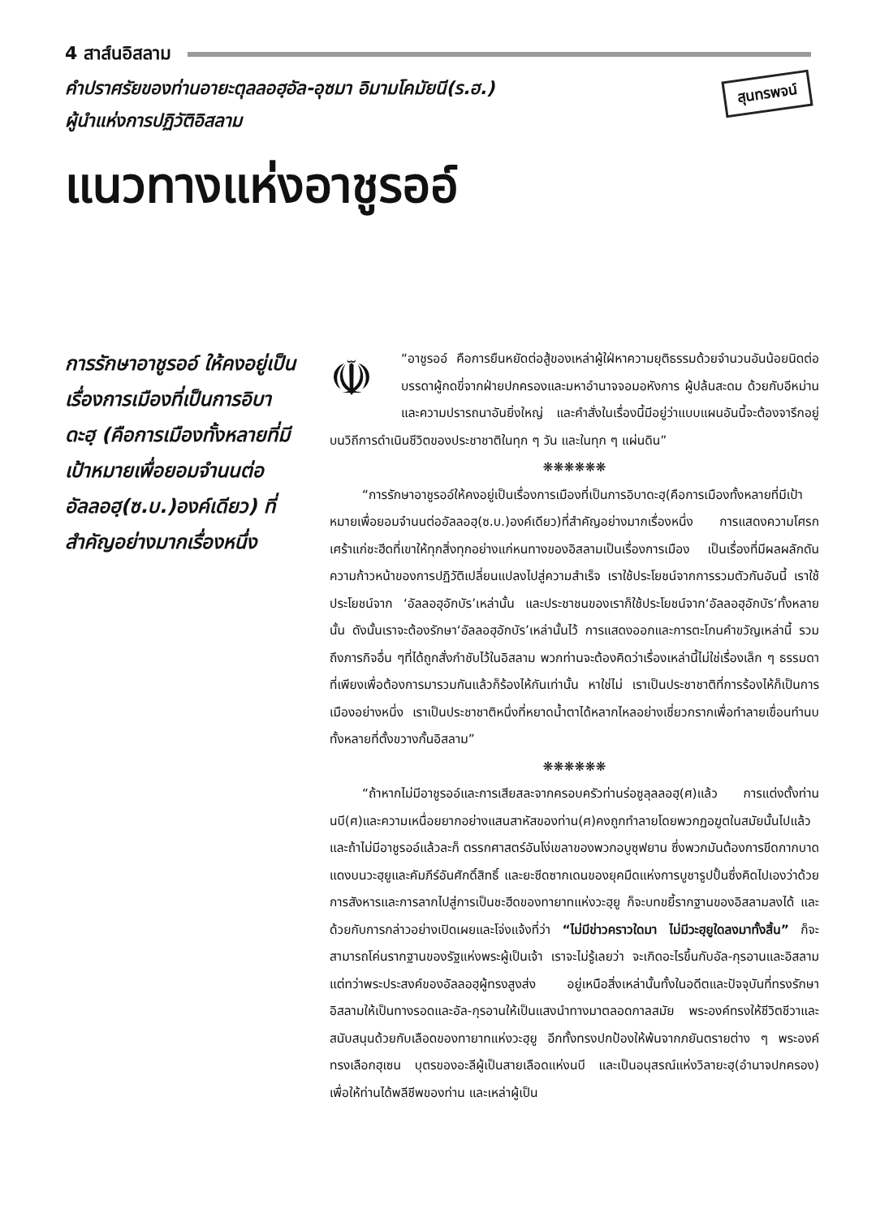4 สาส์นอิสลาม
สุนทรพจน์
คำปราศรัยของท่านอายะตุลลอฮฺอัล-อุซมา อิมามโคมัยนี(ร.ฮ.)
ผู้นำแห่งการปฏิวัติอิสลาม
แนวทางแห่งอาชูรออ์
การรักษาอาชูรออ์ ให้คงอยู่เป็นเรื่องการเมืองที่เป็นการอิบาดะฮฺ (คือการเมืองทั้งหลายที่มีเป้าหมายเพื่อยอมจำนนต่ออัลลอฮฺ(ซ.บ.)องค์เดียว) ที่สำคัญอย่างมากเรื่องหนึ่ง
☫
“อาชูรออ์ คือการยืนหยัดต่อสู้ของเหล่าผู้ใฝ่หาความยุติธรรมด้วยจำนวนอันน้อยนิดต่อบรรดาผู้กดขี่จากฝ่ายปกครองและมหาอำนาจจอมอหังการ ผู้ปล้นสะดม ด้วยกับอีหม่านและความปรารถนาอันยิ่งใหญ่ และคำสั่งในเรื่องนี้มีอยู่ว่าแบบแผนอันนี้จะต้องจารึกอยู่บนวิถีการดำเนินชีวิตของประชาชาติในทุก ๆ วัน และในทุก ๆ แผ่นดิน”
❋❋❋❋❋❋
“การรักษาอาชูรออ์ให้คงอยู่เป็นเรื่องการเมืองที่เป็นการอิบาดะฮฺ(คือการเมืองทั้งหลายที่มีเป้าหมายเพื่อยอมจำนนต่ออัลลอฮฺ(ซ.บ.)องค์เดียว)ที่สำคัญอย่างมากเรื่องหนึ่ง การแสดงความโศรกเศร้าแก่ชะฮีดที่เขาให้ทุกสิ่งทุกอย่างแก่หนทางของอิสลามเป็นเรื่องการเมือง เป็นเรื่องที่มีผลผลักดันความก้าวหน้าของการปฏิวัติเปลี่ยนแปลงไปสู่ความสำเร็จ เราใช้ประโยชน์จากการรวมตัวกันอันนี้ เราใช้ประโยชน์จาก ‘อัลลอฮุอักบัร’เหล่านั้น และประชาชนของเราก็ใช้ประโยชน์จาก‘อัลลอฮุอักบัร’ทั้งหลายนั้น ดังนั้นเราจะต้องรักษา‘อัลลอฮุอักบัร’เหล่านั้นไว้ การแสดงออกและการตะโกนคำขวัญเหล่านี้ รวมถึงภารกิจอื่น ๆที่ได้ถูกสั่งกำชับไว้ในอิสลาม พวกท่านจะต้องคิดว่าเรื่องเหล่านี้ไม่ใช่เรื่องเล็ก ๆ ธรรมดาที่เพียงเพื่อต้องการมารวมกันแล้วก็ร้องไห้กันเท่านั้น หาใช่ไม่ เราเป็นประชาชาติที่การร้องไห้ก็เป็นการเมืองอย่างหนึ่ง เราเป็นประชาชาติหนึ่งที่หยาดน้ำตาได้หลากไหลอย่างเชี่ยวกรากเพื่อทำลายเขื่อนทำนบทั้งหลายที่ตั้งขวางกั้นอิสลาม”
❋❋❋❋❋❋
“ถ้าหากไม่มีอาชูรออ์และการเสียสละจากครอบครัวท่านร่อซูลุลลอฮฺ(ศ)แล้ว การแต่งตั้งท่านนบี(ศ)และความเหนื่อยยากอย่างแสนสาหัสของท่าน(ศ)คงถูกทำลายโดยพวกฏอฆูตในสมัยนั้นไปแล้ว และถ้าไม่มีอาชูรออ์แล้วละก็ ตรรกศาสตร์อันโง่เขลาของพวกอบูซุฟยาน ซึ่งพวกมันต้องการขีดกากบาดแดงบนวะฮฺยูและคัมภีร์อันศักดิ์สิทธิ์ และยะซีดซากเดนของยุคมืดแห่งการบูชารูปปั้นซึ่งคิดไปเองว่าด้วยการสังหารและการลากไปสู่การเป็นชะฮีดของทายาทแห่งวะฮฺยู ก็จะบทขยี้รากฐานของอิสลามลงได้ และด้วยกับการกล่าวอย่างเปิดเผยและโจ่งแจ้งที่ว่า “ไม่มีข่าวคราวใดมา ไม่มีวะฮฺยูใดลงมาทั้งสิ้น” ก็จะสามารถโค่นรากฐานของรัฐแห่งพระผู้เป็นเจ้า เราจะไม่รู้เลยว่า จะเกิดอะไรขึ้นกับอัล-กุรอานและอิสลาม แต่ทว่าพระประสงค์ของอัลลอฮฺผู้ทรงสูงส่ง อยู่เหนือสิ่งเหล่านั้นทั้งในอดีตและปัจจุบันที่ทรงรักษาอิสลามให้เป็นทางรอดและอัล-กุรอานให้เป็นแสงนำทางมาตลอดกาลสมัย พระองค์ทรงให้ชีวิตชีวาและสนับสนุนด้วยกับเลือดของทายาทแห่งวะฮฺยู อีกทั้งทรงปกป้องให้พ้นจากภยันตรายต่าง ๆ พระองค์ทรงเลือกฮุเซน บุตรของอะลีผู้เป็นสายเลือดแห่งนบี และเป็นอนุสรณ์แห่งวิลายะฮฺ(อำนาจปกครอง) เพื่อให้ท่านได้พลีชีพของท่าน และเหล่าผู้เป็น